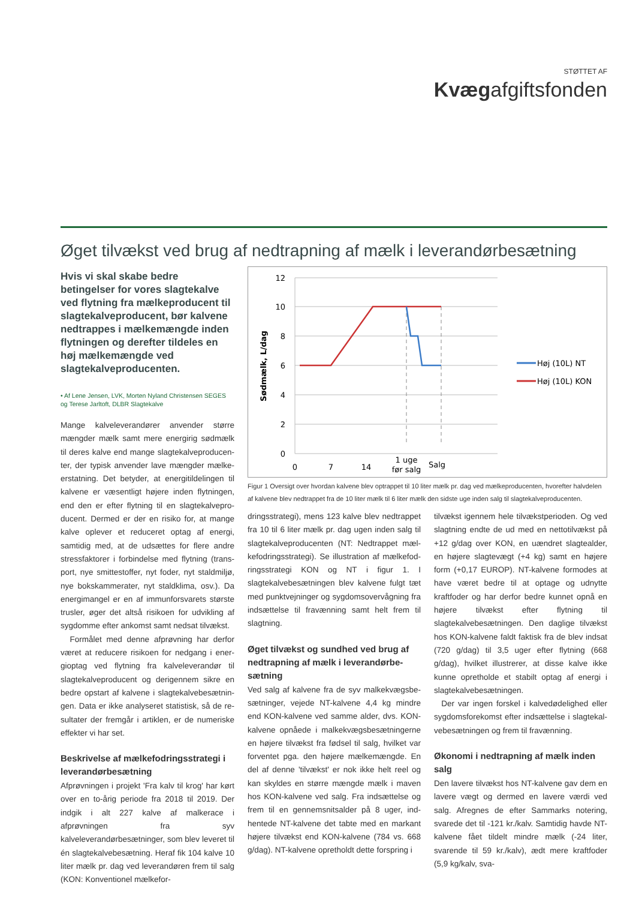STØTTET AF
Kvægafgiftsfonden
Øget tilvækst ved brug af nedtrapning af mælk i leverandørbesætning
Hvis vi skal skabe bedre betingelser for vores slagtekalve ved flytning fra mælkeproducent til slagtekalve­producent, bør kalvene nedtrappes i mælkemængde inden flytningen og derefter tildeles en høj mælkemæng­de ved slagtekalveproducenten.
• Af Lene Jensen, LVK, Morten Nyland Christensen SEGES og Terese Jarltoft, DLBR Slagtekalve
Mange kalveleverandører anvender større mængder mælk samt mere energirig sødmælk til deres kalve end mange slagtekalveproducen­ter, der typisk anvender lave mængder mælke­erstatning. Det betyder, at energitildelingen til kalvene er væsentligt højere inden flytningen, end den er efter flytning til en slagtekalvepro­ducent. Dermed er der en risiko for, at mange kalve oplever et reduceret optag af energi, samtidig med, at de udsættes for flere andre stressfaktorer i forbindelse med flytning (trans­port, nye smittestoffer, nyt foder, nyt staldmiljø, nye bokskammerater, nyt staldklima, osv.). Da energimangel er en af immunforsvarets største trusler, øger det altså risikoen for udvikling af sygdomme efter ankomst samt nedsat tilvækst.
Formålet med denne afprøvning har derfor været at reducere risikoen for nedgang i ener­gioptag ved flytning fra kalveleverandør til slagtekalveproducent og derigennem sikre en bedre opstart af kalvene i slagtekalvebesætnin­gen. Data er ikke analyseret statistisk, så de re­sultater der fremgår i artiklen, er de numeriske effekter vi har set.
Beskrivelse af mælkefodringsstrategi i leverandørbesætning
Afprøvningen i projekt 'Fra kalv til krog' har kørt over en to-årig periode fra 2018 til 2019. Der indgik i alt 227 kalve af malkerace i afprøvningen fra syv kalveleverandørbesætninger, som blev leveret til én slagtekalvebesætning. Heraf fik 104 kalve 10 liter mælk pr. dag ved leverandø­ren frem til salg (KON: Konventionel mælkefor-
12
10
8
6
4
2
0
Sødmælk, L/dag
0
7
14
1 uge
før salg
Salg
Høj (10L) NT
Høj (10L) KON
Figur 1 Oversigt over hvordan kalvene blev optrappet til 10 liter mælk pr. dag ved mælkeproducenten, hvorefter halvdelen af kalvene blev nedtrappet fra de 10 liter mælk til 6 liter mælk den sidste uge inden salg til slagtekal­veproducenten.
dringsstrategi), mens 123 kalve blev nedtrappet fra 10 til 6 liter mælk pr. dag ugen inden salg til slagtekalveproducenten (NT: Nedtrappet mæl­kefodringsstrategi). Se illustration af mælkefod­ringsstrategi KON og NT i figur 1. I slagtekalvebe­sætningen blev kalvene fulgt tæt med punktvej­ninger og sygdomsovervågning fra indsættelse til fravænning samt helt frem til slagtning.
Øget tilvækst og sundhed ved brug af nedtrapning af mælk i leverandørbe­sætning
Ved salg af kalvene fra de syv malkekvægsbe­sætninger, vejede NT-kalvene 4,4 kg mindre end KON-kalvene ved samme alder, dvs. KON-kalvene opnåede i malkekvægsbesætningerne en højere tilvækst fra fødsel til salg, hvilket var forventet pga. den højere mælkemængde. En del af denne 'tilvækst' er nok ikke helt reel og kan skyldes en større mængde mælk i maven hos KON-kalvene ved salg. Fra indsættelse og frem til en gennemsnitsalder på 8 uger, ind­hentede NT-kalvene det tabte med en markant højere tilvækst end KON-kalvene (784 vs. 668 g/dag). NT-kalvene opretholdt dette forspring i
tilvækst igennem hele tilvækstperioden. Og ved slagtning endte de ud med en nettotilvækst på +12 g/dag over KON, en uændret slagtealder, en højere slagtevægt (+4 kg) samt en højere form (+0,17 EUROP). NT-kalvene formodes at have været bedre til at optage og udnytte kraftfoder og har derfor bedre kunnet opnå en højere til­vækst efter flytning til slagtekalvebesætningen. Den daglige tilvækst hos KON-kalvene faldt faktisk fra de blev indsat (720 g/dag) til 3,5 uger efter flytning (668 g/dag), hvilket illustrerer, at disse kalve ikke kunne opretholde et stabilt op­tag af energi i slagtekalvebesætningen.
Der var ingen forskel i kalvedødelighed eller sygdomsforekomst efter indsættelse i slagtekal­vebesætningen og frem til fravænning.
Økonomi i nedtrapning af mælk inden salg
Den lavere tilvækst hos NT-kalvene gav dem en lavere vægt og dermed en lavere værdi ved salg. Afregnes de efter Sammarks notering, svarede det til -121 kr./kalv. Samtidig havde NT-kalvene fået tildelt mindre mælk (-24 liter, svarende til 59 kr./kalv), ædt mere kraftfoder (5,9 kg/kalv, sva-